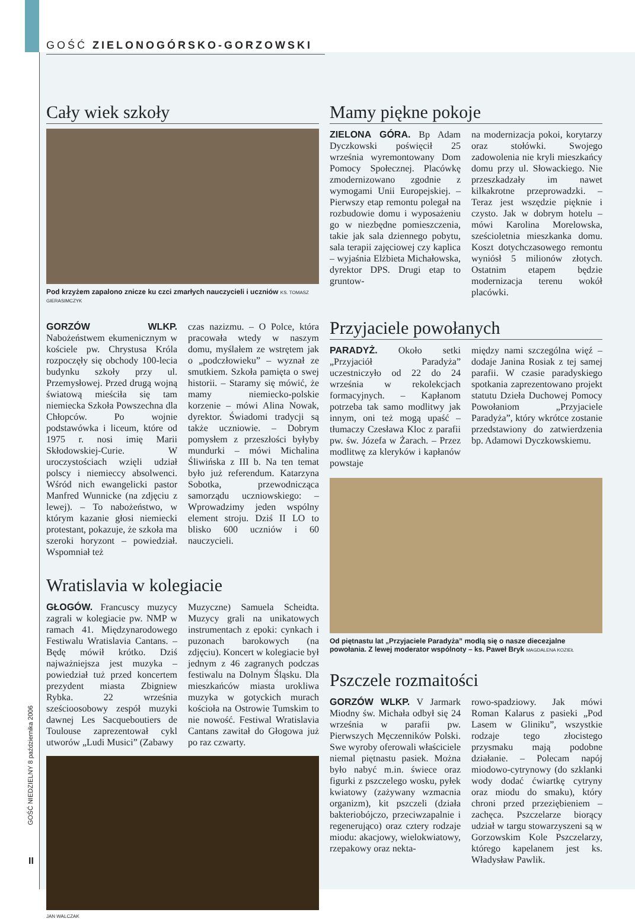GOŚĆ ZIELONOGÓRSKO-GORZOWSKI
Cały wiek szkoły
Pod krzyżem zapalono znicze ku czci zmarłych nauczycieli i uczniów KS. TOMASZ GIERASIMCZYK
GORZÓW WLKP. Nabożeństwem ekumenicznym w kościele pw. Chrystusa Króla rozpoczęły się obchody 100-lecia budynku szkoły przy ul. Przemysłowej. Przed drugą wojną światową mieściła się tam niemiecka Szkoła Powszechna dla Chłopców. Po wojnie podstawówka i liceum, które od 1975 r. nosi imię Marii Skłodowskiej-Curie. W uroczystościach wzięli udział polscy i niemieccy absolwenci. Wśród nich ewangelicki pastor Manfred Wunnicke (na zdjęciu z lewej). – To nabożeństwo, w którym kazanie głosi niemiecki protestant, pokazuje, że szkoła ma szeroki horyzont – powiedział. Wspomniał też
czas nazizmu. – O Polce, która pracowała wtedy w naszym domu, myślałem ze wstrętem jak o „podczłowieku” – wyznał ze smutkiem. Szkoła pamięta o swej historii. – Staramy się mówić, że mamy niemiecko-polskie korzenie – mówi Alina Nowak, dyrektor. Świadomi tradycji są także uczniowie. – Dobrym pomysłem z przeszłości byłyby mundurki – mówi Michalina Śliwińska z III b. Na ten temat było już referendum. Katarzyna Sobotka, przewodnicząca samorządu uczniowskiego: – Wprowadzimy jeden wspólny element stroju. Dziś II LO to blisko 600 uczniów i 60 nauczycieli.
Wratislavia w kolegiacie
GŁOGÓW. Francuscy muzycy zagrali w kolegiacie pw. NMP w ramach 41. Międzynarodowego Festiwalu Wratislavia Cantans. – Będę mówił krótko. Dziś najważniejsza jest muzyka – powiedział tuż przed koncertem prezydent miasta Zbigniew Rybka. 22 września sześcioosobowy zespół muzyki dawnej Les Sacqueboutiers de Toulouse zaprezentował cykl utworów „Ludi Musici” (Zabawy
Muzyczne) Samuela Scheidta. Muzycy grali na unikatowych instrumentach z epoki: cynkach i puzonach barokowych (na zdjęciu). Koncert w kolegiacie był jednym z 46 zagranych podczas festiwalu na Dolnym Śląsku. Dla mieszkańców miasta urokliwa muzyka w gotyckich murach kościoła na Ostrowie Tumskim to nie nowość. Festiwal Wratislavia Cantans zawitał do Głogowa już po raz czwarty.
JAN WALCZAK
Mamy piękne pokoje
ZIELONA GÓRA. Bp Adam Dyczkowski poświęcił 25 września wyremontowany Dom Pomocy Społecznej. Placówkę zmodernizowano zgodnie z wymogami Unii Europejskiej. – Pierwszy etap remontu polegał na rozbudowie domu i wyposażeniu go w niezbędne pomieszczenia, takie jak sala dziennego pobytu, sala terapii zajęciowej czy kaplica – wyjaśnia Elżbieta Michałowska, dyrektor DPS. Drugi etap to gruntow-
na modernizacja pokoi, korytarzy oraz stołówki. Swojego zadowolenia nie kryli mieszkańcy domu przy ul. Słowackiego. Nie przeszkadzały im nawet kilkakrotne przeprowadzki. – Teraz jest wszędzie pięknie i czysto. Jak w dobrym hotelu – mówi Karolina Morelowska, sześcioletnia mieszkanka domu. Koszt dotychczasowego remontu wyniósł 5 milionów złotych. Ostatnim etapem będzie modernizacja terenu wokół placówki.
Przyjaciele powołanych
PARADYŻ. Około setki „Przyjaciół Paradyża” uczestniczyło od 22 do 24 września w rekolekcjach formacyjnych. – Kapłanom potrzeba tak samo modlitwy jak innym, oni też mogą upaść – tłumaczy Czesława Kloc z parafii pw. św. Józefa w Żarach. – Przez modlitwę za kleryków i kapłanów powstaje
między nami szczególna więź – dodaje Janina Rosiak z tej samej parafii. W czasie paradyskiego spotkania zaprezentowano projekt statutu Dzieła Duchowej Pomocy Powołaniom „Przyjaciele Paradyża”, który wkrótce zostanie przedstawiony do zatwierdzenia bp. Adamowi Dyczkowskiemu.
Od piętnastu lat „Przyjaciele Paradyża” modlą się o nasze diecezjalne powołania. Z lewej moderator wspólnoty – ks. Paweł Bryk MAGDALENA KOZIEŁ
Pszczele rozmaitości
GORZÓW WLKP. V Jarmark Miodny św. Michała odbył się 24 września w parafii pw. Pierwszych Męczenników Polski. Swe wyroby oferowali właściciele niemal piętnastu pasiek. Można było nabyć m.in. świece oraz figurki z pszczelego wosku, pyłek kwiatowy (zażywany wzmacnia organizm), kit pszczeli (działa bakteriobójczo, przeciwzapalnie i regenerująco) oraz cztery rodzaje miodu: akacjowy, wielokwiatowy, rzepakowy oraz nekta-
rowo-spadziowy. Jak mówi Roman Kalarus z pasieki „Pod Lasem w Gliniku”, wszystkie rodzaje tego złocistego przysmaku mają podobne działanie. – Polecam napój miodowo-cytrynowy (do szklanki wody dodać ćwiartkę cytryny oraz miodu do smaku), który chroni przed przeziębieniem – zachęca. Pszczelarze biorący udział w targu stowarzyszeni są w Gorzowskim Kole Pszczelarzy, którego kapelanem jest ks. Władysław Pawlik.
GOŚĆ NIEDZIELNY 8 października 2006
II